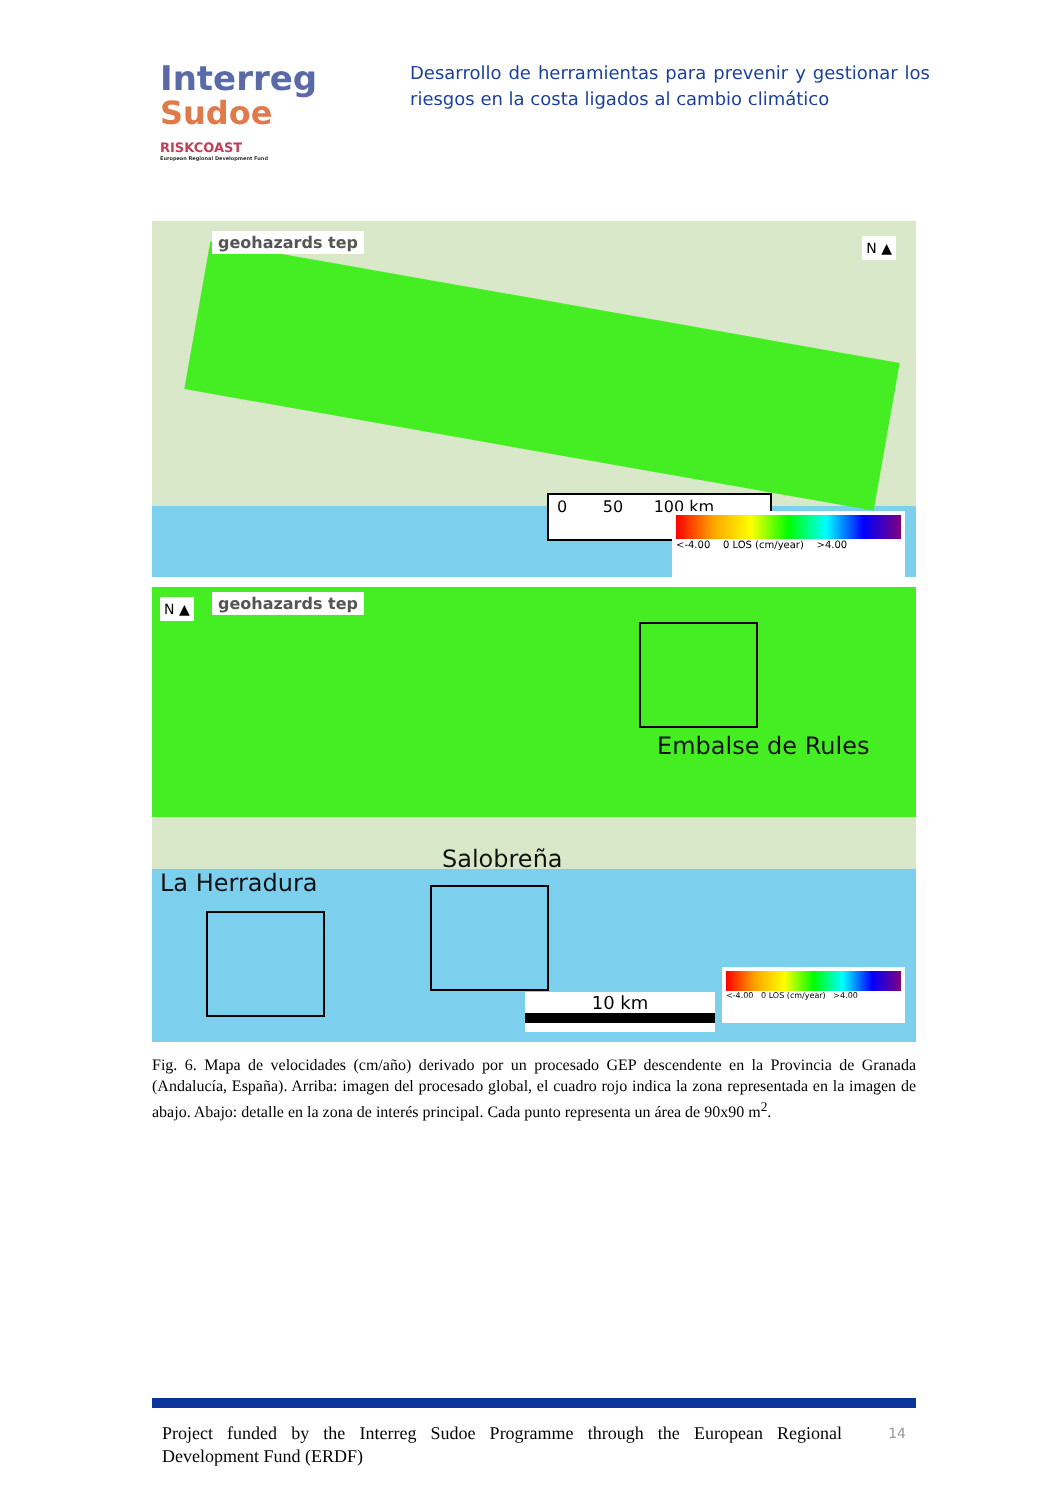Interreg
Sudoe
RISKCOAST
European Regional Development Fund
Desarrollo de herramientas para prevenir y gestionar los riesgos en la costa ligados al cambio climático
geohazards tep N ▲
0 50 100 km
<-4.00 0 LOS (cm/year) >4.00
geohazards tep
N ▲
Embalse de Rules
Salobreña
La Herradura
10 km
<-4.00 0 LOS (cm/year) >4.00
Fig. 6. Mapa de velocidades (cm/año) derivado por un procesado GEP descendente en la Provincia de Granada (Andalucía, España). Arriba: imagen del procesado global, el cuadro rojo indica la zona representada en la imagen de abajo. Abajo: detalle en la zona de interés principal. Cada punto representa un área de 90x90 m<sup>2</sup>.
Project funded by the Interreg Sudoe Programme through the European Regional Development Fund (ERDF)
14